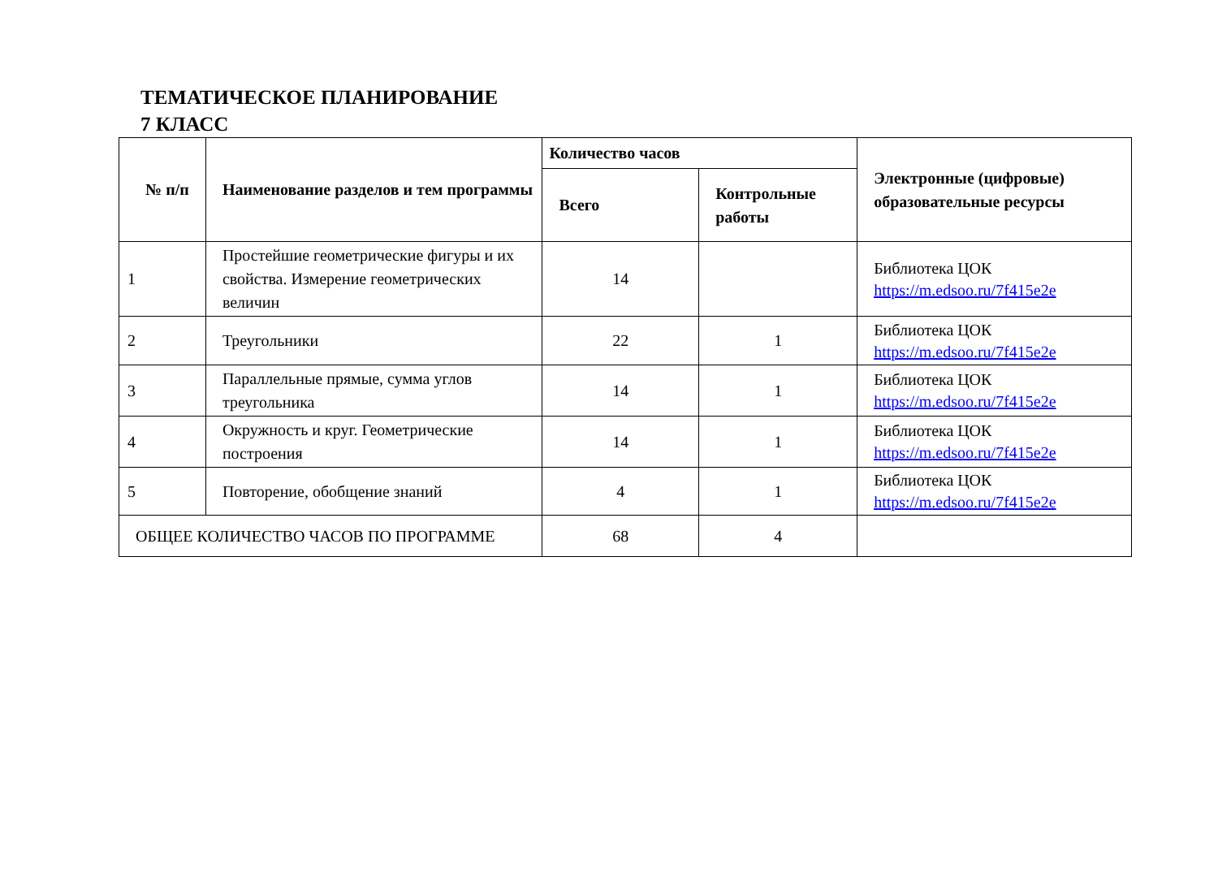ТЕМАТИЧЕСКОЕ ПЛАНИРОВАНИЕ
7 КЛАСС
| № п/п | Наименование разделов и тем программы | Количество часов | | Электронные (цифровые) образовательные ресурсы |
| --- | --- | --- | --- | --- |
| | | Всего | Контрольные работы | |
| 1 | Простейшие геометрические фигуры и их свойства. Измерение геометрических величин | 14 | | Библиотека ЦОК https://m.edsoo.ru/7f415e2e |
| 2 | Треугольники | 22 | 1 | Библиотека ЦОК https://m.edsoo.ru/7f415e2e |
| 3 | Параллельные прямые, сумма углов треугольника | 14 | 1 | Библиотека ЦОК https://m.edsoo.ru/7f415e2e |
| 4 | Окружность и круг. Геометрические построения | 14 | 1 | Библиотека ЦОК https://m.edsoo.ru/7f415e2e |
| 5 | Повторение, обобщение знаний | 4 | 1 | Библиотека ЦОК https://m.edsoo.ru/7f415e2e |
| ОБЩЕЕ КОЛИЧЕСТВО ЧАСОВ ПО ПРОГРАММЕ | | 68 | 4 | |